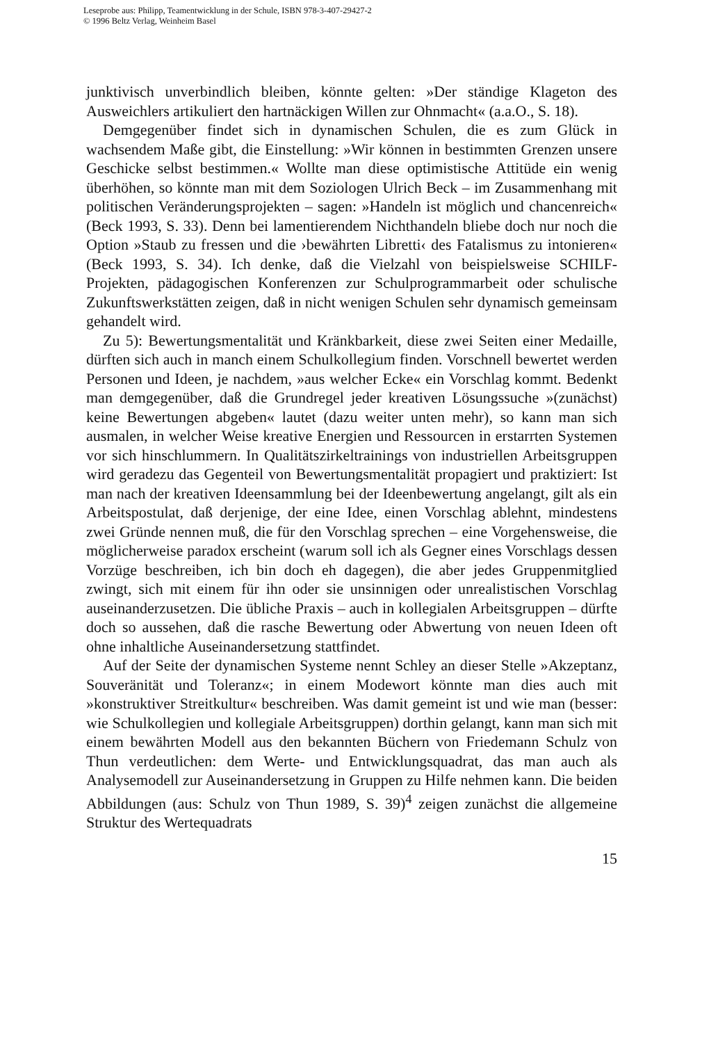Leseprobe aus: Philipp, Teamentwicklung in der Schule, ISBN 978-3-407-29427-2
© 1996 Beltz Verlag, Weinheim Basel
junktivisch unverbindlich bleiben, könnte gelten: »Der ständige Klageton des Ausweichlers artikuliert den hartnäckigen Willen zur Ohnmacht« (a.a.O., S. 18).
Demgegenüber findet sich in dynamischen Schulen, die es zum Glück in wachsendem Maße gibt, die Einstellung: »Wir können in bestimmten Grenzen unsere Geschicke selbst bestimmen.« Wollte man diese optimistische Attitüde ein wenig überhöhen, so könnte man mit dem Soziologen Ulrich Beck – im Zusammenhang mit politischen Veränderungsprojekten – sagen: »Handeln ist möglich und chancenreich« (Beck 1993, S. 33). Denn bei lamentierendem Nichthandeln bliebe doch nur noch die Option »Staub zu fressen und die ›bewährten Libretti‹ des Fatalismus zu intonieren« (Beck 1993, S. 34). Ich denke, daß die Vielzahl von beispielsweise SCHILF-Projekten, pädagogischen Konferenzen zur Schulprogrammarbeit oder schulische Zukunftswerkstätten zeigen, daß in nicht wenigen Schulen sehr dynamisch gemeinsam gehandelt wird.
Zu 5): Bewertungsmentalität und Kränkbarkeit, diese zwei Seiten einer Medaille, dürften sich auch in manch einem Schulkollegium finden. Vorschnell bewertet werden Personen und Ideen, je nachdem, »aus welcher Ecke« ein Vorschlag kommt. Bedenkt man demgegenüber, daß die Grundregel jeder kreativen Lösungssuche »(zunächst) keine Bewertungen abgeben« lautet (dazu weiter unten mehr), so kann man sich ausmalen, in welcher Weise kreative Energien und Ressourcen in erstarrten Systemen vor sich hinschlummern. In Qualitätszirkeltrainings von industriellen Arbeitsgruppen wird geradezu das Gegenteil von Bewertungsmentalität propagiert und praktiziert: Ist man nach der kreativen Ideensammlung bei der Ideenbewertung angelangt, gilt als ein Arbeitspostulat, daß derjenige, der eine Idee, einen Vorschlag ablehnt, mindestens zwei Gründe nennen muß, die für den Vorschlag sprechen – eine Vorgehensweise, die möglicherweise paradox erscheint (warum soll ich als Gegner eines Vorschlags dessen Vorzüge beschreiben, ich bin doch eh dagegen), die aber jedes Gruppenmitglied zwingt, sich mit einem für ihn oder sie unsinnigen oder unrealistischen Vorschlag auseinanderzusetzen. Die übliche Praxis – auch in kollegialen Arbeitsgruppen – dürfte doch so aussehen, daß die rasche Bewertung oder Abwertung von neuen Ideen oft ohne inhaltliche Auseinandersetzung stattfindet.
Auf der Seite der dynamischen Systeme nennt Schley an dieser Stelle »Akzeptanz, Souveränität und Toleranz«; in einem Modewort könnte man dies auch mit »konstruktiver Streitkultur« beschreiben. Was damit gemeint ist und wie man (besser: wie Schulkollegien und kollegiale Arbeitsgruppen) dorthin gelangt, kann man sich mit einem bewährten Modell aus den bekannten Büchern von Friedemann Schulz von Thun verdeutlichen: dem Werte- und Entwicklungsquadrat, das man auch als Analysemodell zur Auseinandersetzung in Gruppen zu Hilfe nehmen kann. Die beiden Abbildungen (aus: Schulz von Thun 1989, S. 39)<sup>4</sup> zeigen zunächst die allgemeine Struktur des Wertequadrats
15